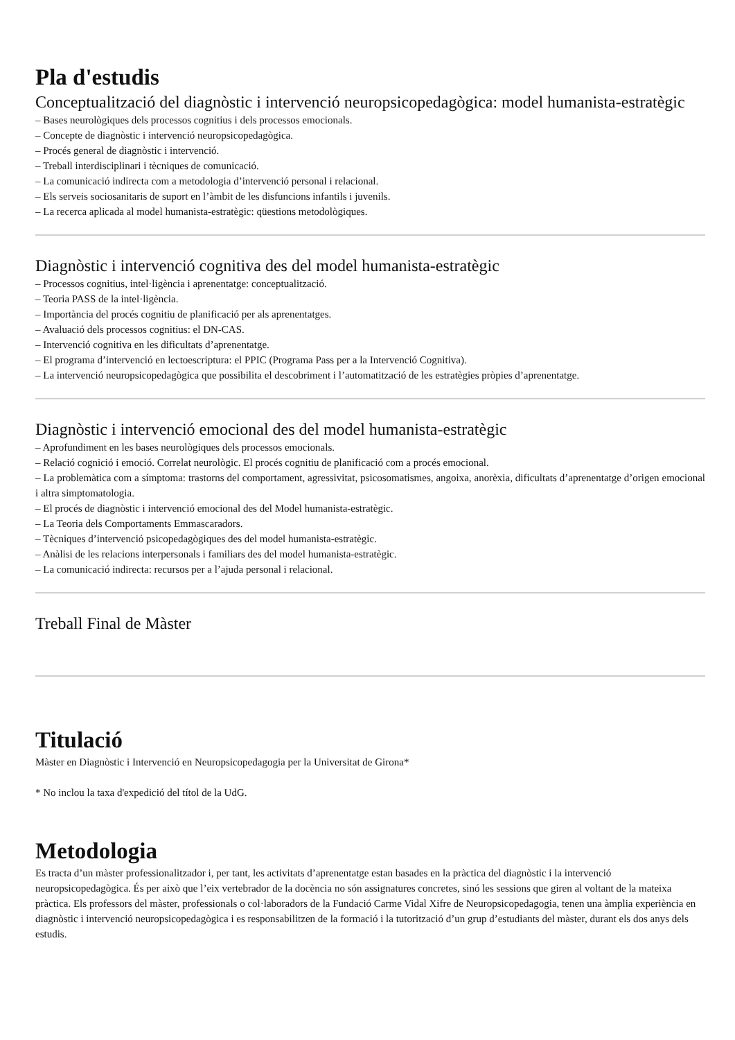Pla d'estudis
Conceptualització del diagnòstic i intervenció neuropsicopedagògica: model humanista-estratègic
– Bases neurològiques dels processos cognitius i dels processos emocionals.
– Concepte de diagnòstic i intervenció neuropsicopedagògica.
– Procés general de diagnòstic i intervenció.
– Treball interdisciplinari i tècniques de comunicació.
– La comunicació indirecta com a metodologia d’intervenció personal i relacional.
– Els serveis sociosanitaris de suport en l’àmbit de les disfuncions infantils i juvenils.
– La recerca aplicada al model humanista-estratègic: qüestions metodològiques.
Diagnòstic i intervenció cognitiva des del model humanista-estratègic
– Processos cognitius, intel·ligència i aprenentatge: conceptualització.
– Teoria PASS de la intel·ligència.
– Importància del procés cognitiu de planificació per als aprenentatges.
– Avaluació dels processos cognitius: el DN-CAS.
– Intervenció cognitiva en les dificultats d’aprenentatge.
– El programa d’intervenció en lectoescriptura: el PPIC (Programa Pass per a la Intervenció Cognitiva).
– La intervenció neuropsicopedagògica que possibilita el descobriment i l’automatització de les estratègies pròpies d’aprenentatge.
Diagnòstic i intervenció emocional des del model humanista-estratègic
– Aprofundiment en les bases neurològiques dels processos emocionals.
– Relació cognició i emoció. Correlat neurològic. El procés cognitiu de planificació com a procés emocional.
– La problemàtica com a símptoma: trastorns del comportament, agressivitat, psicosomatismes, angoixa, anorèxia, dificultats d’aprenentatge d’origen emocional i altra simptomatologia.
– El procés de diagnòstic i intervenció emocional des del Model humanista-estratègic.
– La Teoria dels Comportaments Emmascaradors.
– Tècniques d’intervenció psicopedagògiques des del model humanista-estratègic.
– Anàlisi de les relacions interpersonals i familiars des del model humanista-estratègic.
– La comunicació indirecta: recursos per a l’ajuda personal i relacional.
Treball Final de Màster
Titulació
Màster en Diagnòstic i Intervenció en Neuropsicopedagogia per la Universitat de Girona*
* No inclou la taxa d'expedició del títol de la UdG.
Metodologia
Es tracta d’un màster professionalitzador i, per tant, les activitats d’aprenentatge estan basades en la pràctica del diagnòstic i la intervenció neuropsicopedagògica. És per això que l’eix vertebrador de la docència no són assignatures concretes, sinó les sessions que giren al voltant de la mateixa pràctica. Els professors del màster, professionals o col·laboradors de la Fundació Carme Vidal Xifre de Neuropsicopedagogia, tenen una àmplia experiència en diagnòstic i intervenció neuropsicopedagògica i es responsabilitzen de la formació i la tutorització d’un grup d’estudiants del màster, durant els dos anys dels estudis.